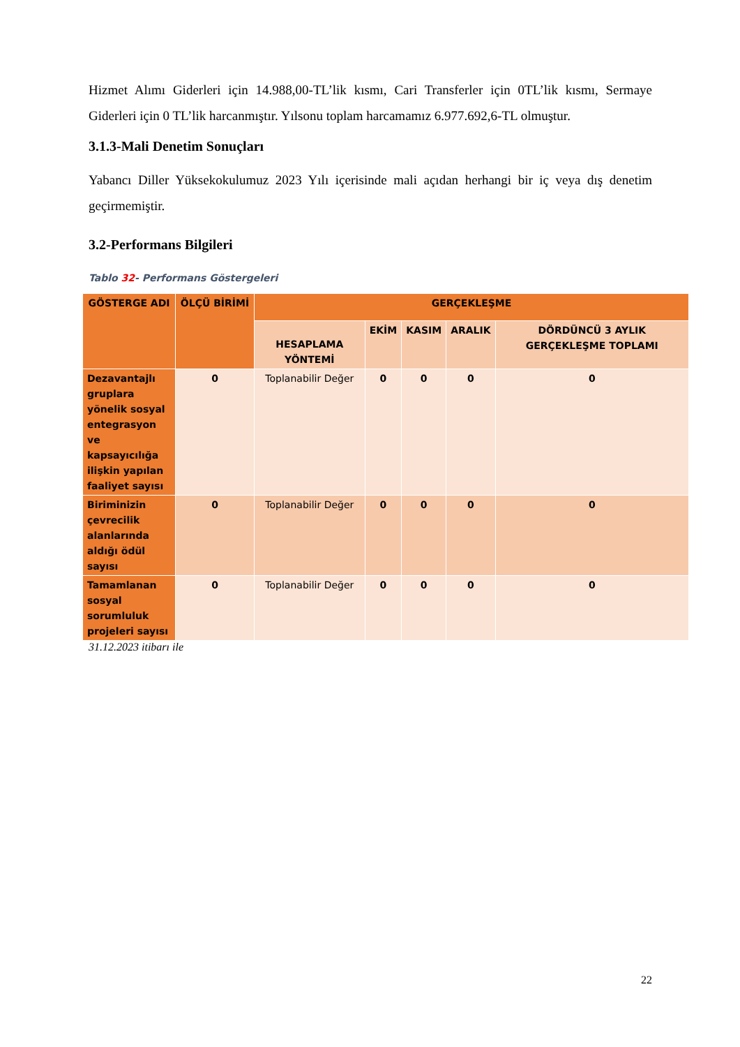Hizmet Alımı Giderleri için 14.988,00-TL’lik kısmı, Cari Transferler için 0TL’lik kısmı, Sermaye Giderleri için 0 TL’lik harcanmıştır. Yılsonu toplam harcamamız 6.977.692,6-TL olmuştur.
3.1.3-Mali Denetim Sonuçları
Yabancı Diller Yüksekokulumuz 2023 Yılı içerisinde mali açıdan herhangi bir iç veya dış denetim geçirmemiştir.
3.2-Performans Bilgileri
Tablo 32- Performans Göstergeleri
| GÖSTERGE ADI | ÖLÇÜ BİRİMİ | GERÇEKLEŞME | | | | |
| --- | --- | --- | --- | --- | --- | --- |
| | | HESAPLAMA YÖNTEMİ | EKİM | KASIM | ARALIK | DÖRDÜNCÜ 3 AYLIK GERÇEKLEŞME TOPLAMI |
| Dezavantajlı gruplara yönelik sosyal entegrasyon ve kapsayıcılığa ilişkin yapılan faaliyet sayısı | 0 | Toplanabilir Değer | 0 | 0 | 0 | 0 |
| Biriminizin çevrecilik alanlarında aldığı ödül sayısı | 0 | Toplanabilir Değer | 0 | 0 | 0 | 0 |
| Tamamlanan sosyal sorumluluk projeleri sayısı | 0 | Toplanabilir Değer | 0 | 0 | 0 | 0 |
31.12.2023 itibarı ile
22